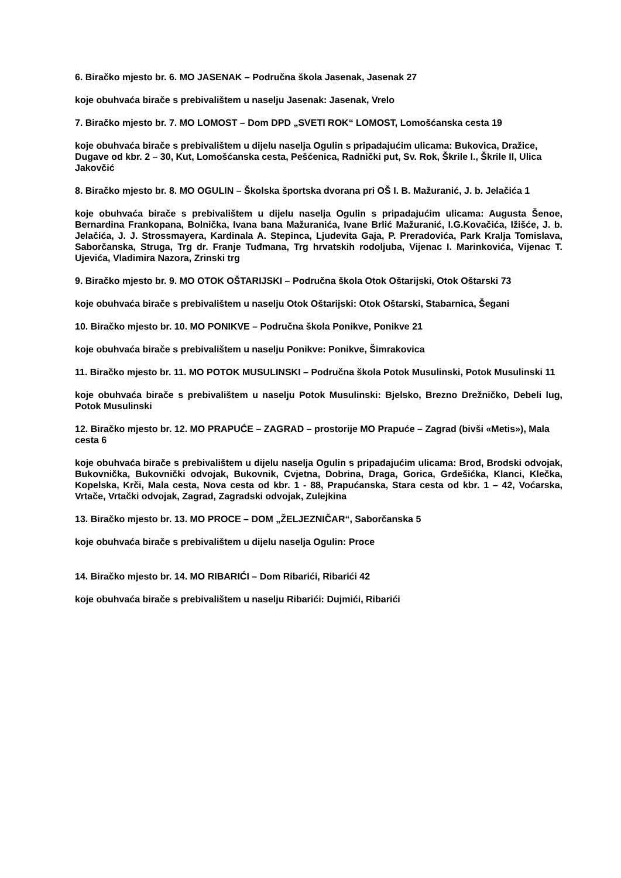6. Biračko mjesto br. 6. MO JASENAK – Područna škola Jasenak, Jasenak 27
koje obuhvaća birače s prebivalištem u naselju Jasenak: Jasenak, Vrelo
7. Biračko mjesto br. 7. MO LOMOST – Dom DPD „SVETI ROK“ LOMOST, Lomošćanska cesta 19
koje obuhvaća birače s prebivalištem u dijelu naselja Ogulin s pripadajućim ulicama: Bukovica, Dražice, Dugave od kbr. 2 – 30, Kut, Lomošćanska cesta, Pešćenica, Radnički put, Sv. Rok, Škrile I., Škrile II, Ulica Jakovčić
8. Biračko mjesto br. 8. MO OGULIN – Školska športska dvorana pri OŠ I. B. Mažuranić, J. b. Jelačića 1
koje obuhvaća birače s prebivalištem u dijelu naselja Ogulin s pripadajućim ulicama: Augusta Šenoe, Bernardina Frankopana, Bolnička, Ivana bana Mažuranića, Ivane Brlić Mažuranić, I.G.Kovačića, Ižišće, J. b. Jelačića, J. J. Strossmayera, Kardinala A. Stepinca, Ljudevita Gaja, P. Preradovića, Park Kralja Tomislava, Saborčanska, Struga, Trg dr. Franje Tuđmana, Trg hrvatskih rodoljuba, Vijenac I. Marinkovića, Vijenac T. Ujevića, Vladimira Nazora, Zrinski trg
9. Biračko mjesto br. 9. MO OTOK OŠTARIJSKI – Područna škola Otok Oštarijski, Otok Oštarski 73
koje obuhvaća birače s prebivalištem u naselju Otok Oštarijski: Otok Oštarski, Stabarnica, Šegani
10. Biračko mjesto br. 10. MO PONIKVE – Područna škola Ponikve, Ponikve 21
koje obuhvaća birače s prebivalištem u naselju Ponikve: Ponikve, Šimrakovica
11. Biračko mjesto br. 11. MO POTOK MUSULINSKI – Područna škola Potok Musulinski, Potok Musulinski 11
koje obuhvaća birače s prebivalištem u naselju Potok Musulinski: Bjelsko, Brezno Drežničko, Debeli lug, Potok Musulinski
12. Biračko mjesto br. 12. MO PRAPUĆE – ZAGRAD – prostorije MO Prapuće – Zagrad (bivši «Metis»), Mala cesta 6
koje obuhvaća birače s prebivalištem u dijelu naselja Ogulin s pripadajućim ulicama: Brod, Brodski odvojak, Bukovnička, Bukovnički odvojak, Bukovnik, Cvjetna, Dobrina, Draga, Gorica, Grdešićka, Klanci, Klečka, Kopelska, Krči, Mala cesta, Nova cesta od kbr. 1 - 88, Prapućanska, Stara cesta od kbr. 1 – 42, Voćarska, Vrtače, Vrtački odvojak, Zagrad, Zagradski odvojak, Zulejkina
13. Biračko mjesto br. 13. MO PROCE – DOM „ŽELJEZNIČAR“, Saborčanska 5
koje obuhvaća birače s prebivalištem u dijelu naselja Ogulin: Proce
14. Biračko mjesto br. 14. MO RIBARIĆI – Dom Ribarići, Ribarići 42
koje obuhvaća birače s prebivalištem u naselju Ribarići: Dujmići, Ribarići